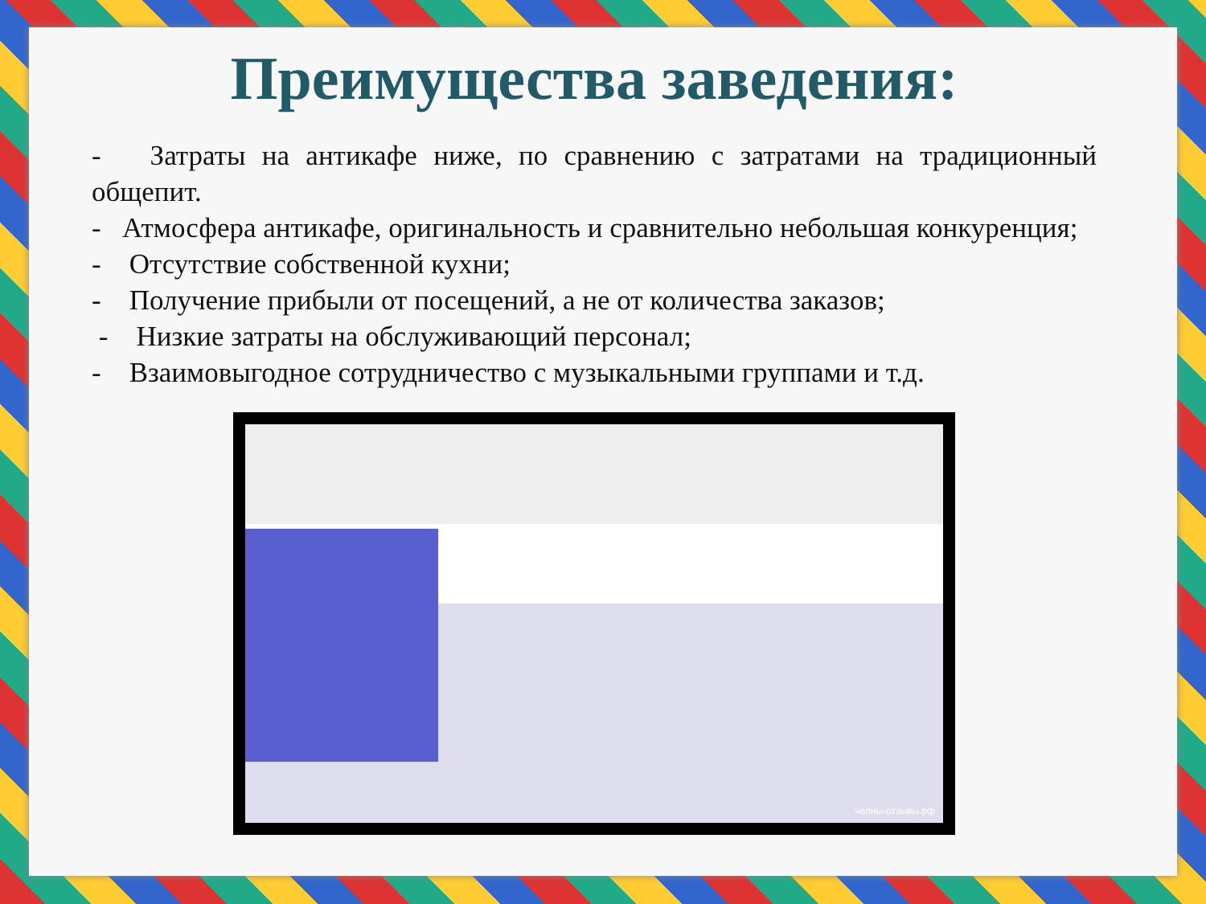Преимущества заведения:
- Затраты на антикафе ниже, по сравнению с затратами на традиционный общепит.
- Атмосфера антикафе, оригинальность и сравнительно небольшая конкуренция;
- Отсутствие собственной кухни;
- Получение прибыли от посещений, а не от количества заказов;
- Низкие затраты на обслуживающий персонал;
- Взаимовыгодное сотрудничество с музыкальными группами и т.д.
челны-отзывы.рф